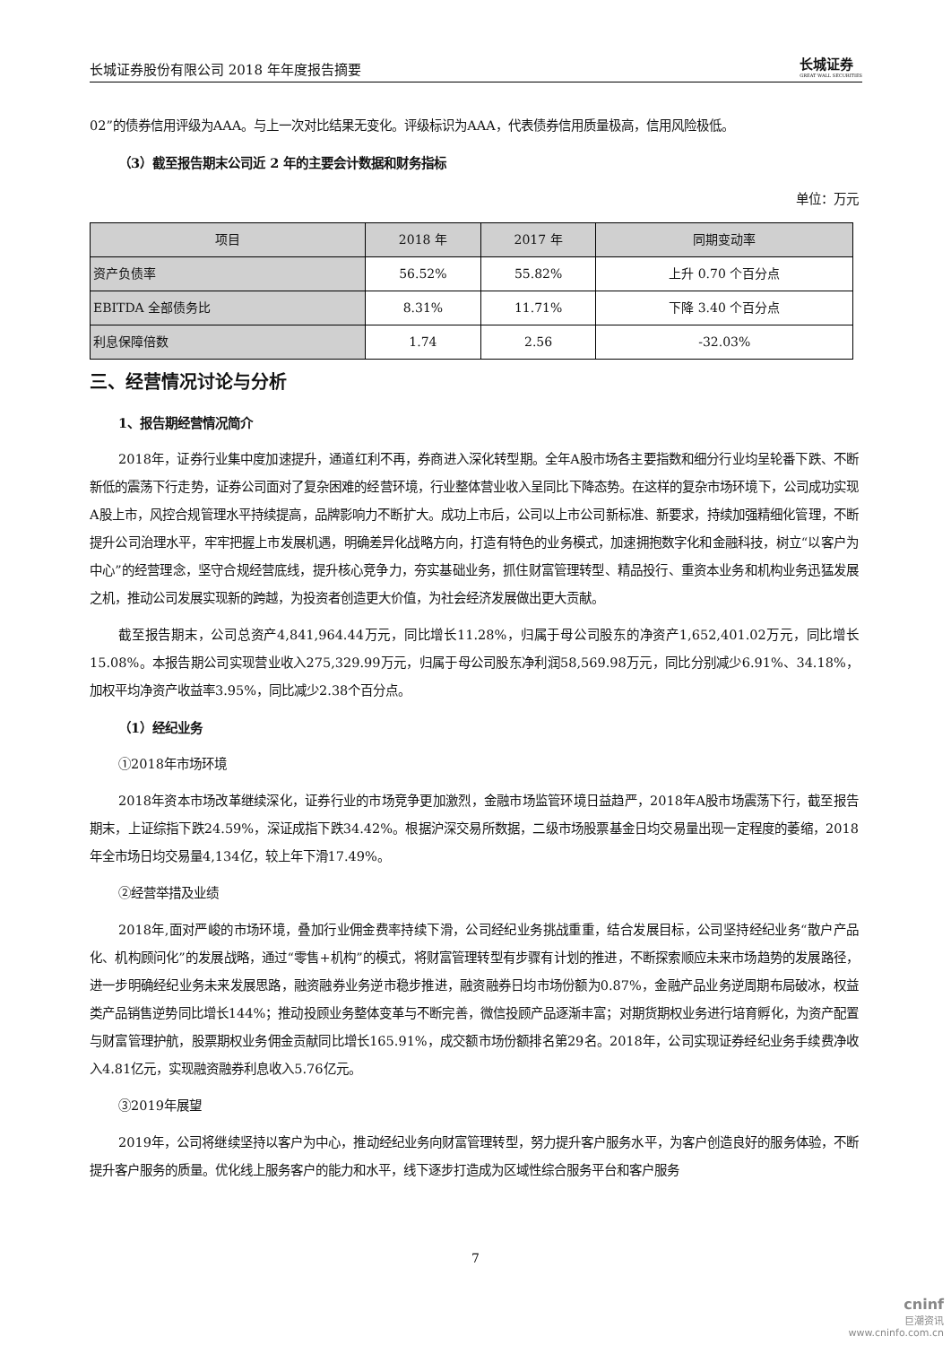长城证券股份有限公司 2018 年年度报告摘要 长城证券
GREAT WALL SECURITIES
02”的债券信用评级为AAA。与上一次对比结果无变化。评级标识为AAA，代表债券信用质量极高，信用风险极低。
（3）截至报告期末公司近 2 年的主要会计数据和财务指标
单位：万元
| 项目 | 2018 年 | 2017 年 | 同期变动率 |
| --- | --- | --- | --- |
| 资产负债率 | 56.52% | 55.82% | 上升 0.70 个百分点 |
| EBITDA 全部债务比 | 8.31% | 11.71% | 下降 3.40 个百分点 |
| 利息保障倍数 | 1.74 | 2.56 | -32.03% |
三、经营情况讨论与分析
1、报告期经营情况简介
2018年，证券行业集中度加速提升，通道红利不再，券商进入深化转型期。全年A股市场各主要指数和细分行业均呈轮番下跌、不断新低的震荡下行走势，证券公司面对了复杂困难的经营环境，行业整体营业收入呈同比下降态势。在这样的复杂市场环境下，公司成功实现A股上市，风控合规管理水平持续提高，品牌影响力不断扩大。成功上市后，公司以上市公司新标准、新要求，持续加强精细化管理，不断提升公司治理水平，牢牢把握上市发展机遇，明确差异化战略方向，打造有特色的业务模式，加速拥抱数字化和金融科技，树立“以客户为中心”的经营理念，坚守合规经营底线，提升核心竞争力，夯实基础业务，抓住财富管理转型、精品投行、重资本业务和机构业务迅猛发展之机，推动公司发展实现新的跨越，为投资者创造更大价值，为社会经济发展做出更大贡献。
截至报告期末，公司总资产4,841,964.44万元，同比增长11.28%，归属于母公司股东的净资产1,652,401.02万元，同比增长15.08%。本报告期公司实现营业收入275,329.99万元，归属于母公司股东净利润58,569.98万元，同比分别减少6.91%、34.18%，加权平均净资产收益率3.95%，同比减少2.38个百分点。
（1）经纪业务
①2018年市场环境
2018年资本市场改革继续深化，证券行业的市场竞争更加激烈，金融市场监管环境日益趋严，2018年A股市场震荡下行，截至报告期末，上证综指下跌24.59%，深证成指下跌34.42%。根据沪深交易所数据，二级市场股票基金日均交易量出现一定程度的萎缩，2018年全市场日均交易量4,134亿，较上年下滑17.49%。
②经营举措及业绩
2018年,面对严峻的市场环境，叠加行业佣金费率持续下滑，公司经纪业务挑战重重，结合发展目标，公司坚持经纪业务“散户产品化、机构顾问化”的发展战略，通过“零售+机构”的模式，将财富管理转型有步骤有计划的推进，不断探索顺应未来市场趋势的发展路径，进一步明确经纪业务未来发展思路，融资融券业务逆市稳步推进，融资融券日均市场份额为0.87%，金融产品业务逆周期布局破冰，权益类产品销售逆势同比增长144%；推动投顾业务整体变革与不断完善，微信投顾产品逐渐丰富；对期货期权业务进行培育孵化，为资产配置与财富管理护航，股票期权业务佣金贡献同比增长165.91%，成交额市场份额排名第29名。2018年，公司实现证券经纪业务手续费净收入4.81亿元，实现融资融券利息收入5.76亿元。
③2019年展望
2019年，公司将继续坚持以客户为中心，推动经纪业务向财富管理转型，努力提升客户服务水平，为客户创造良好的服务体验，不断提升客户服务的质量。优化线上服务客户的能力和水平，线下逐步打造成为区域性综合服务平台和客户服务
7
cninf
巨潮资讯
www.cninfo.com.cn